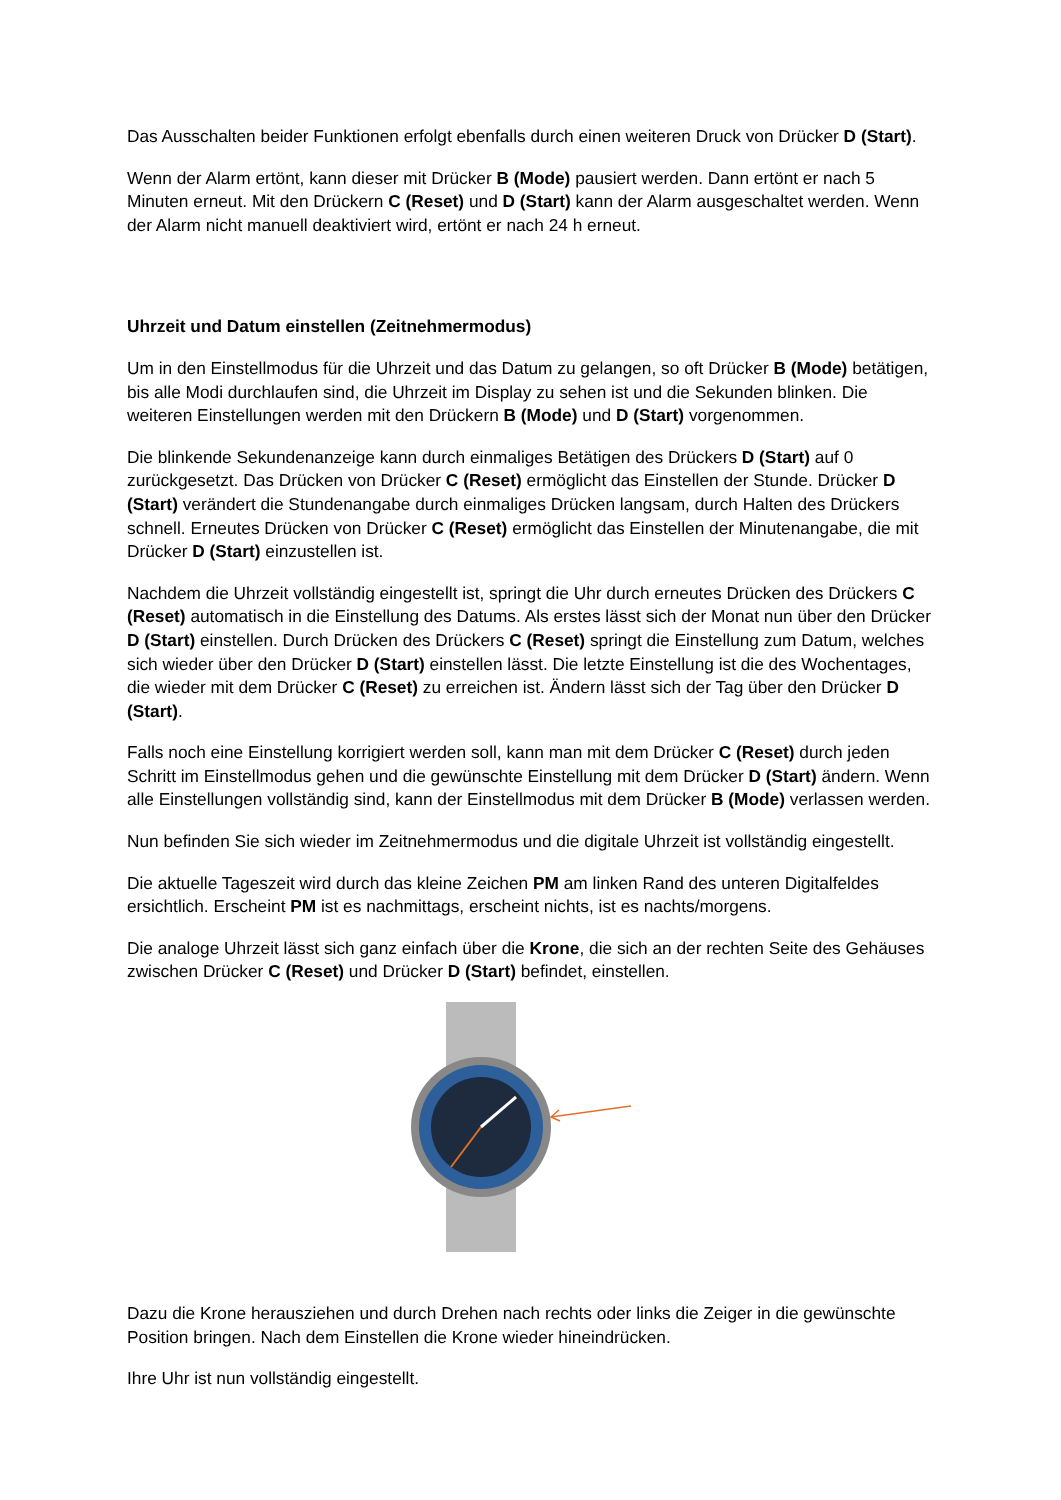Das Ausschalten beider Funktionen erfolgt ebenfalls durch einen weiteren Druck von Drücker D (Start).
Wenn der Alarm ertönt, kann dieser mit Drücker B (Mode) pausiert werden. Dann ertönt er nach 5 Minuten erneut. Mit den Drückern C (Reset) und D (Start) kann der Alarm ausgeschaltet werden. Wenn der Alarm nicht manuell deaktiviert wird, ertönt er nach 24 h erneut.
Uhrzeit und Datum einstellen (Zeitnehmermodus)
Um in den Einstellmodus für die Uhrzeit und das Datum zu gelangen, so oft Drücker B (Mode) betätigen, bis alle Modi durchlaufen sind, die Uhrzeit im Display zu sehen ist und die Sekunden blinken. Die weiteren Einstellungen werden mit den Drückern B (Mode) und D (Start) vorgenommen.
Die blinkende Sekundenanzeige kann durch einmaliges Betätigen des Drückers D (Start) auf 0 zurückgesetzt. Das Drücken von Drücker C (Reset) ermöglicht das Einstellen der Stunde. Drücker D (Start) verändert die Stundenangabe durch einmaliges Drücken langsam, durch Halten des Drückers schnell. Erneutes Drücken von Drücker C (Reset) ermöglicht das Einstellen der Minutenangabe, die mit Drücker D (Start) einzustellen ist.
Nachdem die Uhrzeit vollständig eingestellt ist, springt die Uhr durch erneutes Drücken des Drückers C (Reset) automatisch in die Einstellung des Datums. Als erstes lässt sich der Monat nun über den Drücker D (Start) einstellen. Durch Drücken des Drückers C (Reset) springt die Einstellung zum Datum, welches sich wieder über den Drücker D (Start) einstellen lässt. Die letzte Einstellung ist die des Wochentages, die wieder mit dem Drücker C (Reset) zu erreichen ist. Ändern lässt sich der Tag über den Drücker D (Start).
Falls noch eine Einstellung korrigiert werden soll, kann man mit dem Drücker C (Reset) durch jeden Schritt im Einstellmodus gehen und die gewünschte Einstellung mit dem Drücker D (Start) ändern. Wenn alle Einstellungen vollständig sind, kann der Einstellmodus mit dem Drücker B (Mode) verlassen werden.
Nun befinden Sie sich wieder im Zeitnehmermodus und die digitale Uhrzeit ist vollständig eingestellt.
Die aktuelle Tageszeit wird durch das kleine Zeichen PM am linken Rand des unteren Digitalfeldes ersichtlich. Erscheint PM ist es nachmittags, erscheint nichts, ist es nachts/morgens.
Die analoge Uhrzeit lässt sich ganz einfach über die Krone, die sich an der rechten Seite des Gehäuses zwischen Drücker C (Reset) und Drücker D (Start) befindet, einstellen.
Dazu die Krone herausziehen und durch Drehen nach rechts oder links die Zeiger in die gewünschte Position bringen. Nach dem Einstellen die Krone wieder hineindrücken.
Ihre Uhr ist nun vollständig eingestellt.